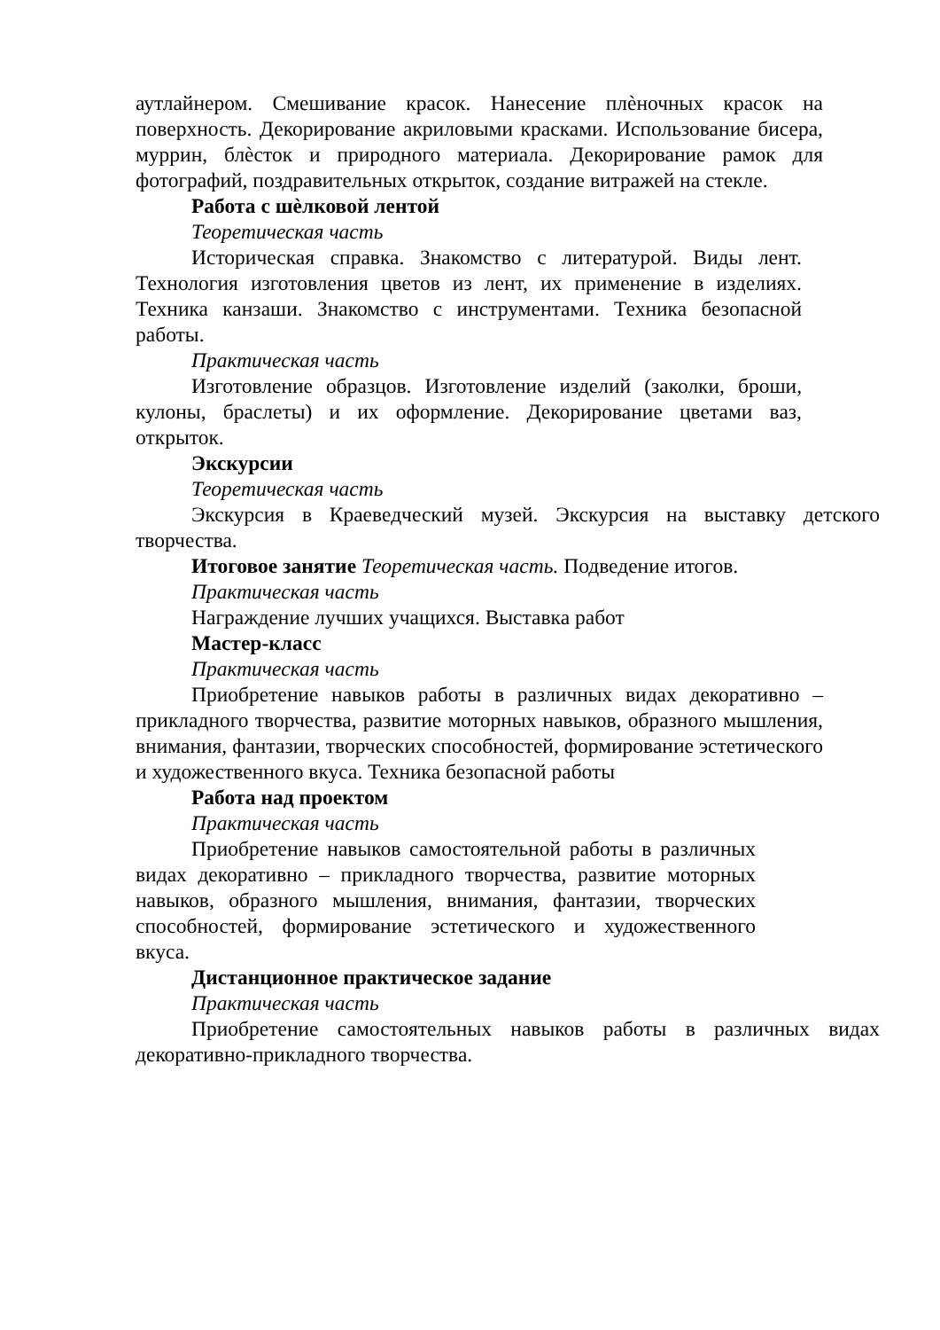аутлайнером. Смешивание красок. Нанесение плѐночных красок на поверхность. Декорирование акриловыми красками. Использование бисера, муррин, блѐсток и природного материала. Декорирование рамок для фотографий, поздравительных открыток, создание витражей на стекле.
Работа с шѐлковой лентой
Теоретическая часть
Историческая справка. Знакомство с литературой. Виды лент. Технология изготовления цветов из лент, их применение в изделиях. Техника канзаши. Знакомство с инструментами. Техника безопасной работы.
Практическая часть
Изготовление образцов. Изготовление изделий (заколки, броши, кулоны, браслеты) и их оформление. Декорирование цветами ваз, открыток.
Экскурсии
Теоретическая часть
Экскурсия в Краеведческий музей. Экскурсия на выставку детского творчества.
Итоговое занятие Теоретическая часть. Подведение итогов.
Практическая часть
Награждение лучших учащихся. Выставка работ
Мастер-класс
Практическая часть
Приобретение навыков работы в различных видах декоративно – прикладного творчества, развитие моторных навыков, образного мышления, внимания, фантазии, творческих способностей, формирование эстетического и художественного вкуса. Техника безопасной работы
Работа над проектом
Практическая часть
Приобретение навыков самостоятельной работы в различных видах декоративно – прикладного творчества, развитие моторных навыков, образного мышления, внимания, фантазии, творческих способностей, формирование эстетического и художественного вкуса.
Дистанционное практическое задание
Практическая часть
Приобретение самостоятельных навыков работы в различных видах декоративно-прикладного творчества.